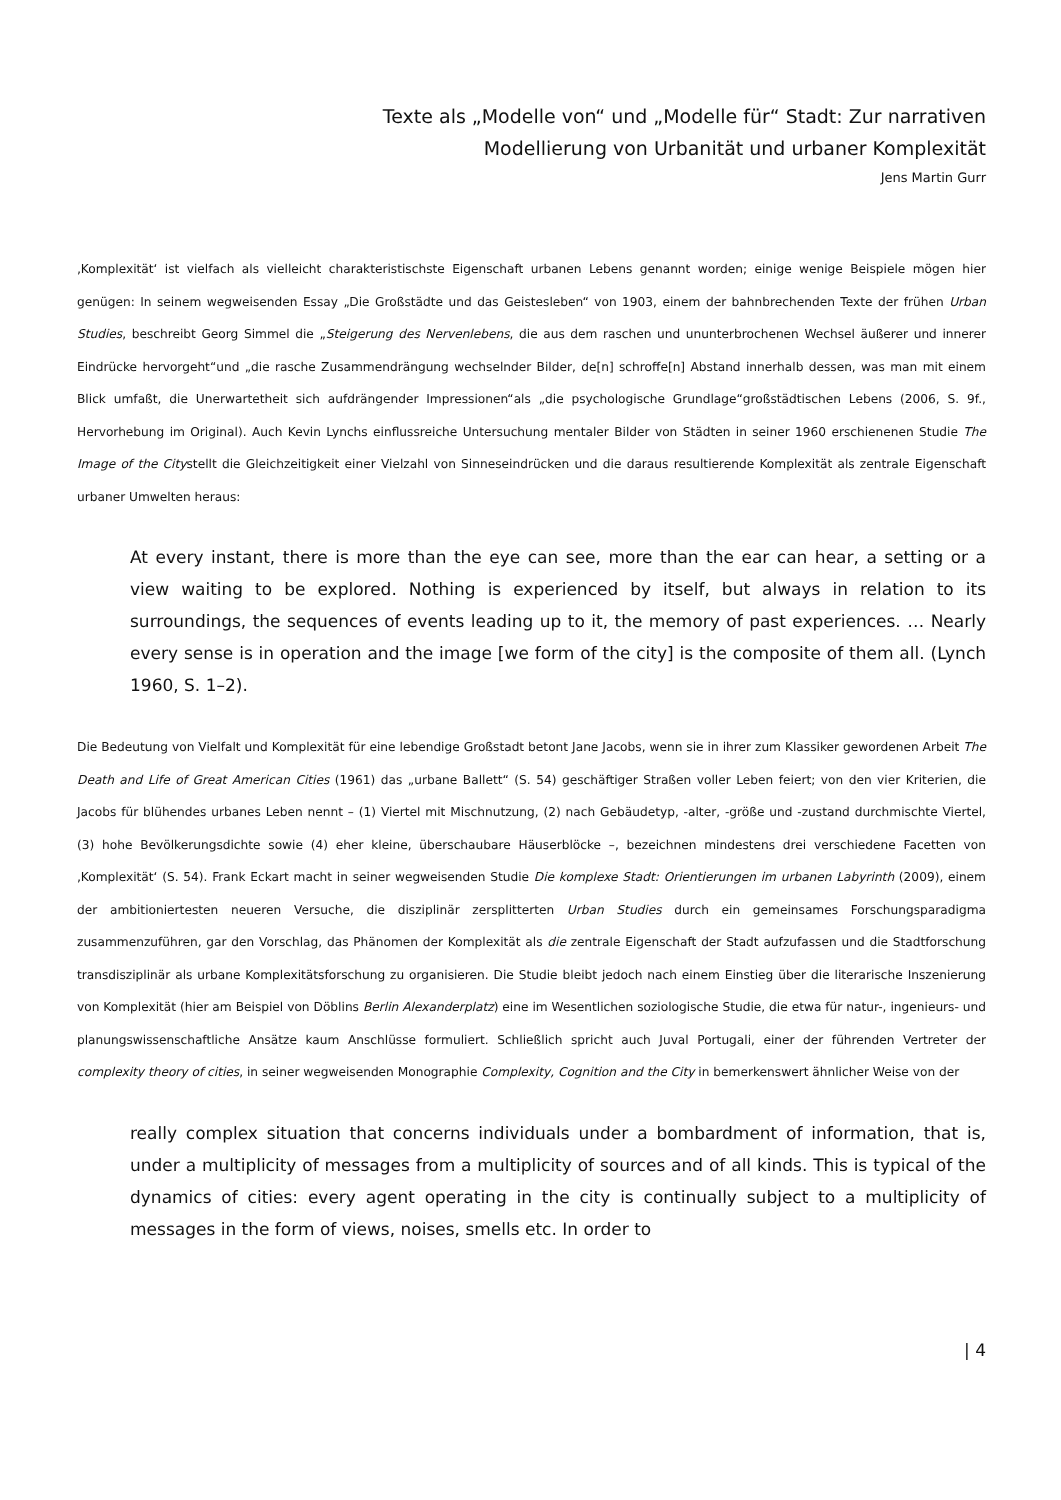Texte als „Modelle von“ und „Modelle für“ Stadt: Zur narrativen
Modellierung von Urbanität und urbaner Komplexität
Jens Martin Gurr
‚Komplexität‘ ist vielfach als vielleicht charakteristischste Eigenschaft urbanen Lebens genannt worden; einige wenige Beispiele mögen hier genügen: In seinem wegweisenden Essay „Die Großstädte und das Geistesleben“ von 1903, einem der bahnbrechenden Texte der frühen Urban Studies, beschreibt Georg Simmel die „Steigerung des Nervenlebens, die aus dem raschen und ununterbrochenen Wechsel äußerer und innerer Eindrücke hervorgeht“und „die rasche Zusammendrängung wechselnder Bilder, de[n] schroffe[n] Abstand innerhalb dessen, was man mit einem Blick umfaßt, die Unerwartetheit sich aufdrängender Impressionen“als „die psychologische Grundlage“großstädtischen Lebens (2006, S. 9f., Hervorhebung im Original). Auch Kevin Lynchs einflussreiche Untersuchung mentaler Bilder von Städten in seiner 1960 erschienenen Studie The Image of the Citystellt die Gleichzeitigkeit einer Vielzahl von Sinneseindrücken und die daraus resultierende Komplexität als zentrale Eigenschaft urbaner Umwelten heraus:
At every instant, there is more than the eye can see, more than the ear can hear, a setting or a view waiting to be explored. Nothing is experienced by itself, but always in relation to its surroundings, the sequences of events leading up to it, the memory of past experiences. … Nearly every sense is in operation and the image [we form of the city] is the composite of them all. (Lynch 1960, S. 1–2).
Die Bedeutung von Vielfalt und Komplexität für eine lebendige Großstadt betont Jane Jacobs, wenn sie in ihrer zum Klassiker gewordenen Arbeit The Death and Life of Great American Cities (1961) das „urbane Ballett“ (S. 54) geschäftiger Straßen voller Leben feiert; von den vier Kriterien, die Jacobs für blühendes urbanes Leben nennt – (1) Viertel mit Mischnutzung, (2) nach Gebäudetyp, -alter, -größe und -zustand durchmischte Viertel, (3) hohe Bevölkerungsdichte sowie (4) eher kleine, überschaubare Häuserblöcke –, bezeichnen mindestens drei verschiedene Facetten von ‚Komplexität‘ (S. 54). Frank Eckart macht in seiner wegweisenden Studie Die komplexe Stadt: Orientierungen im urbanen Labyrinth (2009), einem der ambitioniertesten neueren Versuche, die disziplinär zersplitterten Urban Studies durch ein gemeinsames Forschungsparadigma zusammenzuführen, gar den Vorschlag, das Phänomen der Komplexität als die zentrale Eigenschaft der Stadt aufzufassen und die Stadtforschung transdisziplinär als urbane Komplexitätsforschung zu organisieren. Die Studie bleibt jedoch nach einem Einstieg über die literarische Inszenierung von Komplexität (hier am Beispiel von Döblins Berlin Alexanderplatz) eine im Wesentlichen soziologische Studie, die etwa für natur-, ingenieurs- und planungswissenschaftliche Ansätze kaum Anschlüsse formuliert. Schließlich spricht auch Juval Portugali, einer der führenden Vertreter der complexity theory of cities, in seiner wegweisenden Monographie Complexity, Cognition and the City in bemerkenswert ähnlicher Weise von der
really complex situation that concerns individuals under a bombardment of information, that is, under a multiplicity of messages from a multiplicity of sources and of all kinds. This is typical of the dynamics of cities: every agent operating in the city is continually subject to a multiplicity of messages in the form of views, noises, smells etc. In order to
| 4